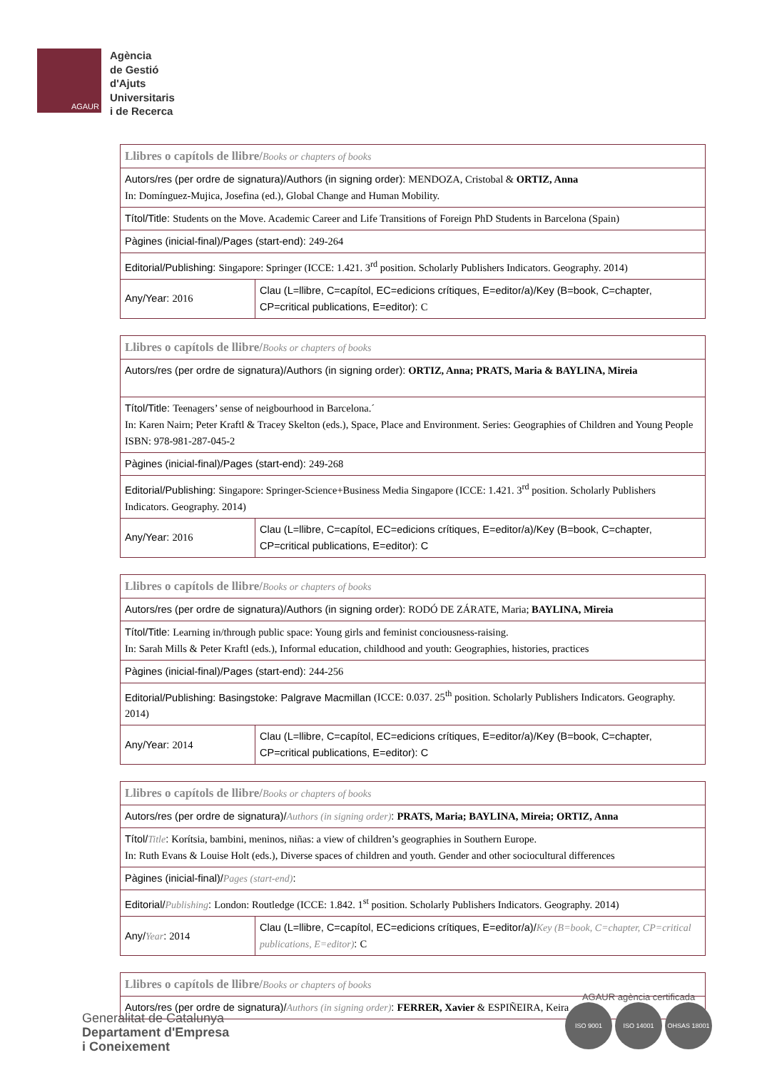AGAUR
Agència
de Gestió
d'Ajuts
Universitaris
i de Recerca
| Llibres o capítols de llibre/ Books or chapters of books | |
| Autors/res (per ordre de signatura)/Authors (in signing order): MENDOZA, Cristobal & ORTIZ, Anna In: Domínguez-Mujica, Josefina (ed.), Global Change and Human Mobility. | |
| Títol/Title: Students on the Move. Academic Career and Life Transitions of Foreign PhD Students in Barcelona (Spain) | |
| Pàgines (inicial-final)/Pages (start-end): 249-264 | |
| Editorial/Publishing: Singapore: Springer (ICCE: 1.421. 3<sup>rd</sup> position. Scholarly Publishers Indicators. Geography. 2014) | |
| Any/Year: 2016 | Clau (L=llibre, C=capítol, EC=edicions crítiques, E=editor/a)/Key (B=book, C=chapter, CP=critical publications, E=editor): C |
| Llibres o capítols de llibre/ Books or chapters of books | |
| Autors/res (per ordre de signatura)/Authors (in signing order): ORTIZ, Anna; PRATS, Maria & BAYLINA, Mireia | |
| Títol/Title: Teenagers’ sense of neigbourhood in Barcelona.´ In: Karen Nairn; Peter Kraftl & Tracey Skelton (eds.), Space, Place and Environment. Series: Geographies of Children and Young People ISBN: 978-981-287-045-2 | |
| Pàgines (inicial-final)/Pages (start-end): 249-268 | |
| Editorial/Publishing: Singapore: Springer-Science+Business Media Singapore (ICCE: 1.421. 3<sup>rd</sup> position. Scholarly Publishers Indicators. Geography. 2014) | |
| Any/Year: 2016 | Clau (L=llibre, C=capítol, EC=edicions crítiques, E=editor/a)/Key (B=book, C=chapter, CP=critical publications, E=editor): C |
| Llibres o capítols de llibre/ Books or chapters of books | |
| Autors/res (per ordre de signatura)/Authors (in signing order): RODÓ DE ZÁRATE, Maria; BAYLINA, Mireia | |
| Títol/Title: Learning in/through public space: Young girls and feminist conciousness-raising. In: Sarah Mills & Peter Kraftl (eds.), Informal education, childhood and youth: Geographies, histories, practices | |
| Pàgines (inicial-final)/Pages (start-end): 244-256 | |
| Editorial/Publishing: Basingstoke: Palgrave Macmillan (ICCE: 0.037. 25<sup>th</sup> position. Scholarly Publishers Indicators. Geography. 2014) | |
| Any/Year: 2014 | Clau (L=llibre, C=capítol, EC=edicions crítiques, E=editor/a)/Key (B=book, C=chapter, CP=critical publications, E=editor): C |
| Llibres o capítols de llibre/ Books or chapters of books | |
| Autors/res (per ordre de signatura)/ Authors (in signing order) : PRATS, Maria; BAYLINA, Mireia; ORTIZ, Anna | |
| Títol/ Title : Korítsia, bambini, meninos, niñas: a view of children’s geographies in Southern Europe. In: Ruth Evans & Louise Holt (eds.), Diverse spaces of children and youth. Gender and other sociocultural differences | |
| Pàgines (inicial-final)/ Pages (start-end) : | |
| Editorial/ Publishing : London: Routledge (ICCE: 1.842. 1<sup>st</sup> position. Scholarly Publishers Indicators. Geography. 2014) | |
| Any/ Year : 2014 | Clau (L=llibre, C=capítol, EC=edicions crítiques, E=editor/a)/ Key (B=book, C=chapter, CP=critical publications, E=editor) : C |
| Llibres o capítols de llibre/ Books or chapters of books |
| Autors/res (per ordre de signatura)/ Authors (in signing order) : FERRER, Xavier & ESPIÑEIRA, Keira |
Generalitat de Catalunya
Departament d'Empresa
i Coneixement
AGAUR agència certificada
ISO 9001 ISO 14001 OHSAS 18001